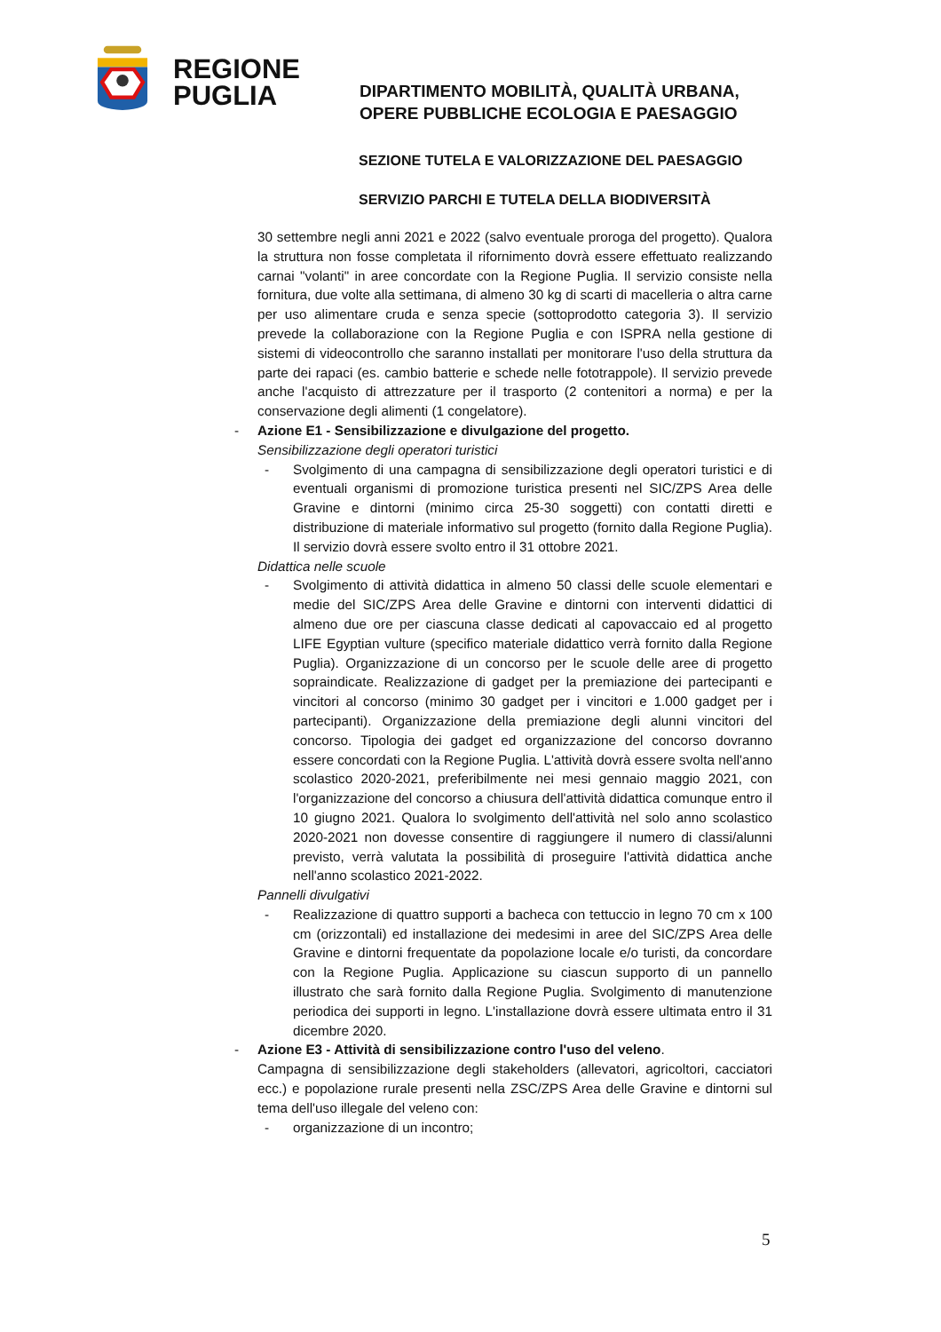REGIONE
PUGLIA
DIPARTIMENTO MOBILITÀ, QUALITÀ URBANA,
OPERE PUBBLICHE ECOLOGIA E PAESAGGIO
SEZIONE TUTELA E VALORIZZAZIONE DEL PAESAGGIO
SERVIZIO PARCHI E TUTELA DELLA BIODIVERSITÀ
30 settembre negli anni 2021 e 2022 (salvo eventuale proroga del progetto). Qualora la struttura non fosse completata il rifornimento dovrà essere effettuato realizzando carnai "volanti" in aree concordate con la Regione Puglia. Il servizio consiste nella fornitura, due volte alla settimana, di almeno 30 kg di scarti di macelleria o altra carne per uso alimentare cruda e senza specie (sottoprodotto categoria 3). Il servizio prevede la collaborazione con la Regione Puglia e con ISPRA nella gestione di sistemi di videocontrollo che saranno installati per monitorare l'uso della struttura da parte dei rapaci (es. cambio batterie e schede nelle fototrappole). Il servizio prevede anche l'acquisto di attrezzature per il trasporto (2 contenitori a norma) e per la conservazione degli alimenti (1 congelatore).
- Azione E1 - Sensibilizzazione e divulgazione del progetto.
Sensibilizzazione degli operatori turistici
- Svolgimento di una campagna di sensibilizzazione degli operatori turistici e di eventuali organismi di promozione turistica presenti nel SIC/ZPS Area delle Gravine e dintorni (minimo circa 25-30 soggetti) con contatti diretti e distribuzione di materiale informativo sul progetto (fornito dalla Regione Puglia). Il servizio dovrà essere svolto entro il 31 ottobre 2021.
Didattica nelle scuole
- Svolgimento di attività didattica in almeno 50 classi delle scuole elementari e medie del SIC/ZPS Area delle Gravine e dintorni con interventi didattici di almeno due ore per ciascuna classe dedicati al capovaccaio ed al progetto LIFE Egyptian vulture (specifico materiale didattico verrà fornito dalla Regione Puglia). Organizzazione di un concorso per le scuole delle aree di progetto sopraindicate. Realizzazione di gadget per la premiazione dei partecipanti e vincitori al concorso (minimo 30 gadget per i vincitori e 1.000 gadget per i partecipanti). Organizzazione della premiazione degli alunni vincitori del concorso. Tipologia dei gadget ed organizzazione del concorso dovranno essere concordati con la Regione Puglia. L'attività dovrà essere svolta nell'anno scolastico 2020-2021, preferibilmente nei mesi gennaio maggio 2021, con l'organizzazione del concorso a chiusura dell'attività didattica comunque entro il 10 giugno 2021. Qualora lo svolgimento dell'attività nel solo anno scolastico 2020-2021 non dovesse consentire di raggiungere il numero di classi/alunni previsto, verrà valutata la possibilità di proseguire l'attività didattica anche nell'anno scolastico 2021-2022.
Pannelli divulgativi
- Realizzazione di quattro supporti a bacheca con tettuccio in legno 70 cm x 100 cm (orizzontali) ed installazione dei medesimi in aree del SIC/ZPS Area delle Gravine e dintorni frequentate da popolazione locale e/o turisti, da concordare con la Regione Puglia. Applicazione su ciascun supporto di un pannello illustrato che sarà fornito dalla Regione Puglia. Svolgimento di manutenzione periodica dei supporti in legno. L'installazione dovrà essere ultimata entro il 31 dicembre 2020.
- Azione E3 - Attività di sensibilizzazione contro l'uso del veleno.
Campagna di sensibilizzazione degli stakeholders (allevatori, agricoltori, cacciatori ecc.) e popolazione rurale presenti nella ZSC/ZPS Area delle Gravine e dintorni sul tema dell'uso illegale del veleno con:
- organizzazione di un incontro;
5